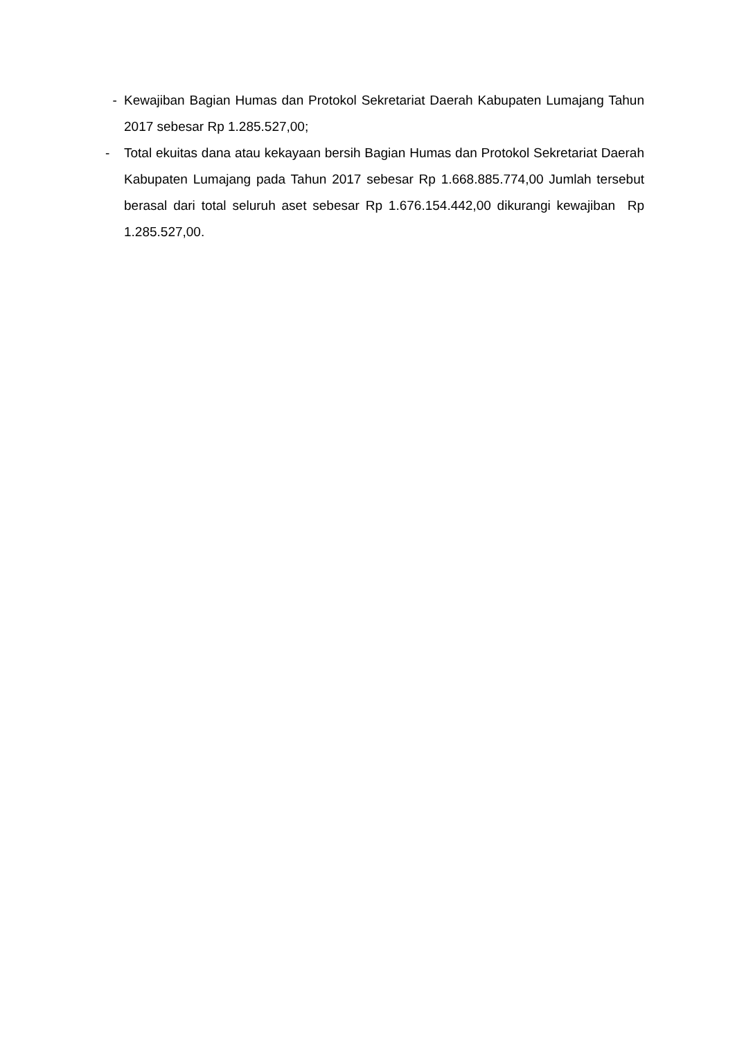- Kewajiban Bagian Humas dan Protokol Sekretariat Daerah Kabupaten Lumajang Tahun 2017 sebesar Rp 1.285.527,00;
- Total ekuitas dana atau kekayaan bersih Bagian Humas dan Protokol Sekretariat Daerah Kabupaten Lumajang pada Tahun 2017 sebesar Rp 1.668.885.774,00 Jumlah tersebut berasal dari total seluruh aset sebesar Rp 1.676.154.442,00 dikurangi kewajiban Rp 1.285.527,00.